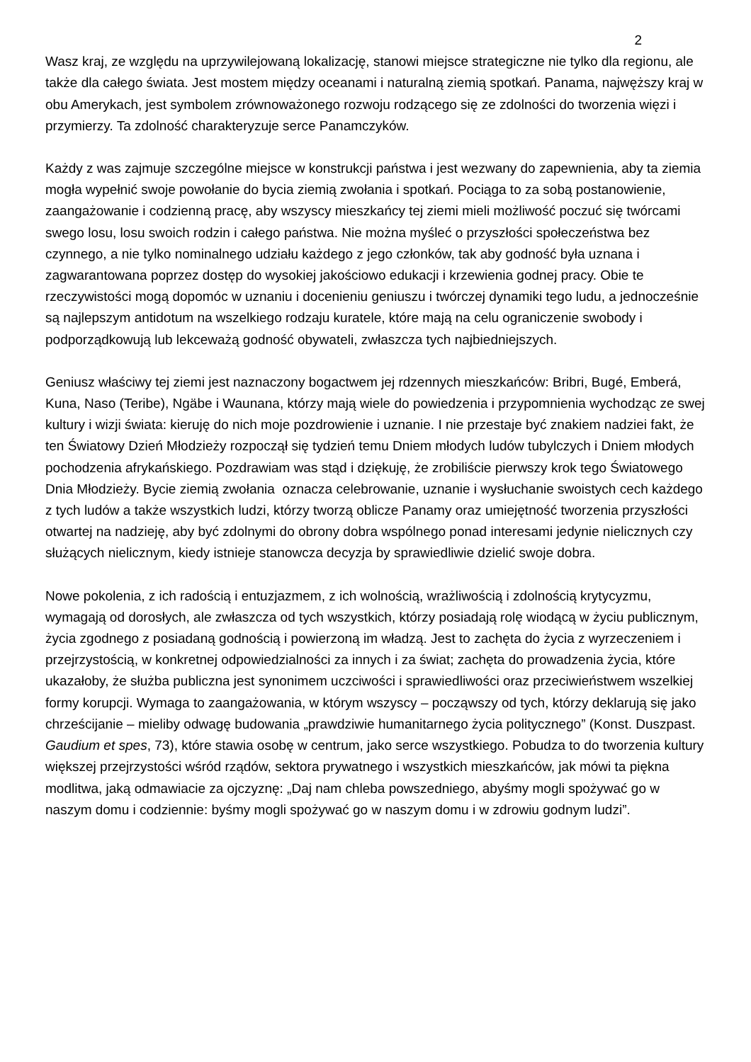2
Wasz kraj, ze względu na uprzywilejowaną lokalizację, stanowi miejsce strategiczne nie tylko dla regionu, ale także dla całego świata. Jest mostem między oceanami i naturalną ziemią spotkań. Panama, najwęższy kraj w obu Amerykach, jest symbolem zrównoważonego rozwoju rodzącego się ze zdolności do tworzenia więzi i przymierzy. Ta zdolność charakteryzuje serce Panamczyków.
Każdy z was zajmuje szczególne miejsce w konstrukcji państwa i jest wezwany do zapewnienia, aby ta ziemia mogła wypełnić swoje powołanie do bycia ziemią zwołania i spotkań. Pociąga to za sobą postanowienie, zaangażowanie i codzienną pracę, aby wszyscy mieszkańcy tej ziemi mieli możliwość poczuć się twórcami swego losu, losu swoich rodzin i całego państwa. Nie można myśleć o przyszłości społeczeństwa bez czynnego, a nie tylko nominalnego udziału każdego z jego członków, tak aby godność była uznana i zagwarantowana poprzez dostęp do wysokiej jakościowo edukacji i krzewienia godnej pracy. Obie te rzeczywistości mogą dopomóc w uznaniu i docenieniu geniuszu i twórczej dynamiki tego ludu, a jednocześnie są najlepszym antidotum na wszelkiego rodzaju kuratele, które mają na celu ograniczenie swobody i podporządkowują lub lekceważą godność obywateli, zwłaszcza tych najbiedniejszych.
Geniusz właściwy tej ziemi jest naznaczony bogactwem jej rdzennych mieszkańców: Bribri, Bugé, Emberá, Kuna, Naso (Teribe), Ngäbe i Waunana, którzy mają wiele do powiedzenia i przypomnienia wychodząc ze swej kultury i wizji świata: kieruję do nich moje pozdrowienie i uznanie. I nie przestaje być znakiem nadziei fakt, że ten Światowy Dzień Młodzieży rozpoczął się tydzień temu Dniem młodych ludów tubylczych i Dniem młodych pochodzenia afrykańskiego. Pozdrawiam was stąd i dziękuję, że zrobiliście pierwszy krok tego Światowego Dnia Młodzieży. Bycie ziemią zwołania oznacza celebrowanie, uznanie i wysłuchanie swoistych cech każdego z tych ludów a także wszystkich ludzi, którzy tworzą oblicze Panamy oraz umiejętność tworzenia przyszłości otwartej na nadzieję, aby być zdolnymi do obrony dobra wspólnego ponad interesami jedynie nielicznych czy służących nielicznym, kiedy istnieje stanowcza decyzja by sprawiedliwie dzielić swoje dobra.
Nowe pokolenia, z ich radością i entuzjazmem, z ich wolnością, wrażliwością i zdolnością krytycyzmu, wymagają od dorosłych, ale zwłaszcza od tych wszystkich, którzy posiadają rolę wiodącą w życiu publicznym, życia zgodnego z posiadaną godnością i powierzoną im władzą. Jest to zachęta do życia z wyrzeczeniem i przejrzystością, w konkretnej odpowiedzialności za innych i za świat; zachęta do prowadzenia życia, które ukazałoby, że służba publiczna jest synonimem uczciwości i sprawiedliwości oraz przeciwieństwem wszelkiej formy korupcji. Wymaga to zaangażowania, w którym wszyscy – począwszy od tych, którzy deklarują się jako chrześcijanie – mieliby odwagę budowania „prawdziwie humanitarnego życia politycznego” (Konst. Duszpast. Gaudium et spes, 73), które stawia osobę w centrum, jako serce wszystkiego. Pobudza to do tworzenia kultury większej przejrzystości wśród rządów, sektora prywatnego i wszystkich mieszkańców, jak mówi ta piękna modlitwa, jaką odmawiacie za ojczyznę: „Daj nam chleba powszedniego, abyśmy mogli spożywać go w naszym domu i codziennie: byśmy mogli spożywać go w naszym domu i w zdrowiu godnym ludzi”.